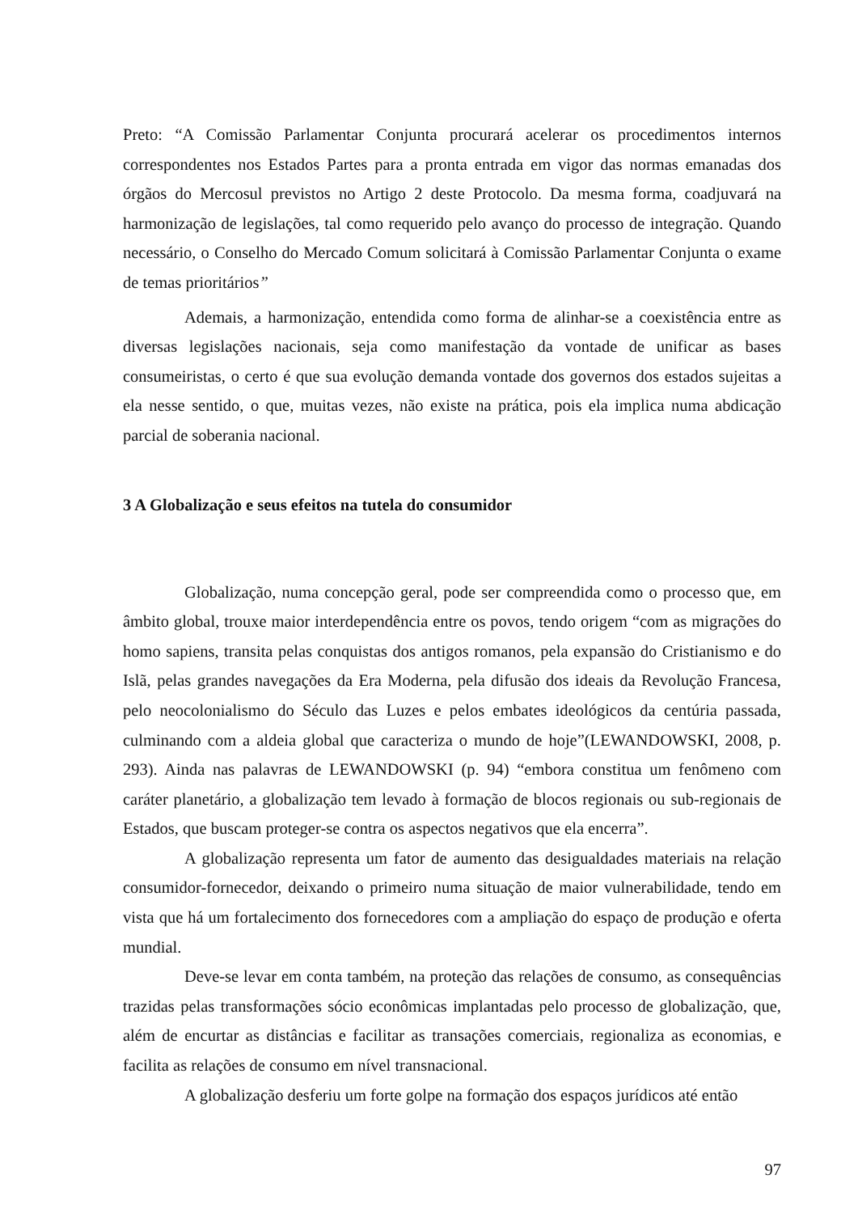Preto: “A Comissão Parlamentar Conjunta procurará acelerar os procedimentos internos correspondentes nos Estados Partes para a pronta entrada em vigor das normas emanadas dos órgãos do Mercosul previstos no Artigo 2 deste Protocolo. Da mesma forma, coadjuvará na harmonização de legislações, tal como requerido pelo avanço do processo de integração. Quando necessário, o Conselho do Mercado Comum solicitará à Comissão Parlamentar Conjunta o exame de temas prioritários”
Ademais, a harmonização, entendida como forma de alinhar-se a coexistência entre as diversas legislações nacionais, seja como manifestação da vontade de unificar as bases consumeiristas, o certo é que sua evolução demanda vontade dos governos dos estados sujeitas a ela nesse sentido, o que, muitas vezes, não existe na prática, pois ela implica numa abdicação parcial de soberania nacional.
3 A Globalização e seus efeitos na tutela do consumidor
Globalização, numa concepção geral, pode ser compreendida como o processo que, em âmbito global, trouxe maior interdependência entre os povos, tendo origem “com as migrações do homo sapiens, transita pelas conquistas dos antigos romanos, pela expansão do Cristianismo e do Islã, pelas grandes navegações da Era Moderna, pela difusão dos ideais da Revolução Francesa, pelo neocolonialismo do Século das Luzes e pelos embates ideológicos da centúria passada, culminando com a aldeia global que caracteriza o mundo de hoje”(LEWANDOWSKI, 2008, p. 293). Ainda nas palavras de LEWANDOWSKI (p. 94) “embora constitua um fenômeno com caráter planetário, a globalização tem levado à formação de blocos regionais ou sub-regionais de Estados, que buscam proteger-se contra os aspectos negativos que ela encerra”.
A globalização representa um fator de aumento das desigualdades materiais na relação consumidor-fornecedor, deixando o primeiro numa situação de maior vulnerabilidade, tendo em vista que há um fortalecimento dos fornecedores com a ampliação do espaço de produção e oferta mundial.
Deve-se levar em conta também, na proteção das relações de consumo, as consequências trazidas pelas transformações sócio econômicas implantadas pelo processo de globalização, que, além de encurtar as distâncias e facilitar as transações comerciais, regionaliza as economias, e facilita as relações de consumo em nível transnacional.
A globalização desferiu um forte golpe na formação dos espaços jurídicos até então
97